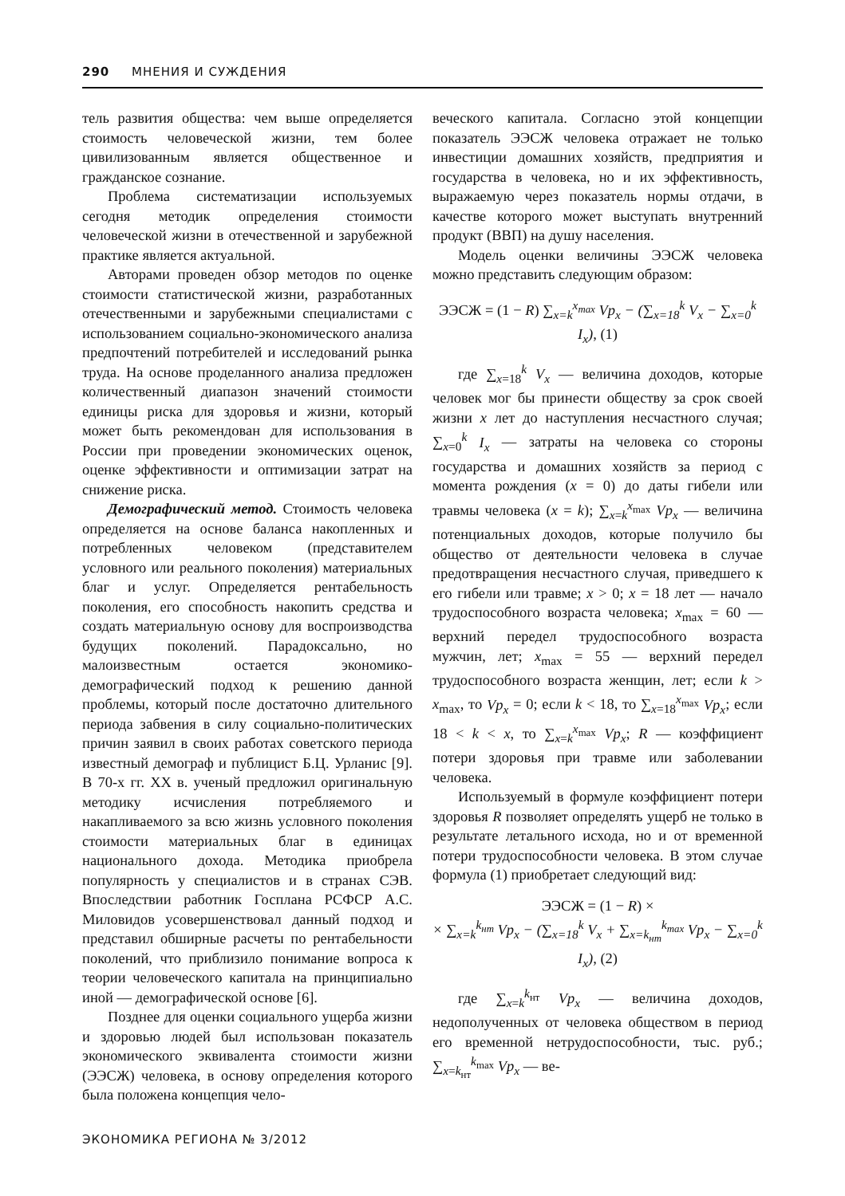290 МНЕНИЯ И СУЖДЕНИЯ
тель развития общества: чем выше определяется стоимость человеческой жизни, тем более цивилизованным является общественное и гражданское сознание.
Проблема систематизации используемых сегодня методик определения стоимости человеческой жизни в отечественной и зарубежной практике является актуальной.
Авторами проведен обзор методов по оценке стоимости статистической жизни, разработанных отечественными и зарубежными специалистами с использованием социально-экономического анализа предпочтений потребителей и исследований рынка труда. На основе проделанного анализа предложен количественный диапазон значений стоимости единицы риска для здоровья и жизни, который может быть рекомендован для использования в России при проведении экономических оценок, оценке эффективности и оптимизации затрат на снижение риска.
Демографический метод. Стоимость человека определяется на основе баланса накопленных и потребленных человеком (представителем условного или реального поколения) материальных благ и услуг. Определяется рентабельность поколения, его способность накопить средства и создать материальную основу для воспроизводства будущих поколений. Парадоксально, но малоизвестным остается экономико-демографический подход к решению данной проблемы, который после достаточно длительного периода забвения в силу социально-политических причин заявил в своих работах советского периода известный демограф и публицист Б.Ц. Урланис [9]. В 70-х гг. XX в. ученый предложил оригинальную методику исчисления потребляемого и накапливаемого за всю жизнь условного поколения стоимости материальных благ в единицах национального дохода. Методика приобрела популярность у специалистов и в странах СЭВ. Впоследствии работник Госплана РСФСР А.С. Миловидов усовершенствовал данный подход и представил обширные расчеты по рентабельности поколений, что приблизило понимание вопроса к теории человеческого капитала на принципиально иной — демографической основе [6].
Позднее для оценки социального ущерба жизни и здоровью людей был использован показатель экономического эквивалента стоимости жизни (ЭЭСЖ) человека, в основу определения которого была положена концепция чело-
веческого капитала. Согласно этой концепции показатель ЭЭСЖ человека отражает не только инвестиции домашних хозяйств, предприятия и государства в человека, но и их эффективность, выражаемую через показатель нормы отдачи, в качестве которого может выступать внутренний продукт (ВВП) на душу населения.
Модель оценки величины ЭЭСЖ человека можно представить следующим образом:
ЭЭСЖ = (1 − R) ∑<sub>x=k</sub><sup>x<sub>max</sub></sup> Vp<sub>x</sub> − (∑<sub>x=18</sub><sup>k</sup> V<sub>x</sub> − ∑<sub>x=0</sub><sup>k</sup> I<sub>x</sub>), (1)
где ∑<sub>x=18</sub><sup>k</sup> V<sub>x</sub> — величина доходов, которые человек мог бы принести обществу за срок своей жизни x лет до наступления несчастного случая; ∑<sub>x=0</sub><sup>k</sup> I<sub>x</sub> — затраты на человека со стороны государства и домашних хозяйств за период с момента рождения (x = 0) до даты гибели или травмы человека (x = k); ∑<sub>x=k</sub><sup>x<sub>max</sub></sup> Vp<sub>x</sub> — величина потенциальных доходов, которые получило бы общество от деятельности человека в случае предотвращения несчастного случая, приведшего к его гибели или травме; x > 0; x = 18 лет — начало трудоспособного возраста человека; x<sub>max</sub> = 60 — верхний передел трудоспособного возраста мужчин, лет; x<sub>max</sub> = 55 — верхний передел трудоспособного возраста женщин, лет; если k > x<sub>max</sub>, то Vp<sub>x</sub> = 0; если k < 18, то ∑<sub>x=18</sub><sup>x<sub>max</sub></sup> Vp<sub>x</sub>; если 18 < k < x, то ∑<sub>x=k</sub><sup>x<sub>max</sub></sup> Vp<sub>x</sub>; R — коэффициент потери здоровья при травме или заболевании человека.
Используемый в формуле коэффициент потери здоровья R позволяет определять ущерб не только в результате летального исхода, но и от временной потери трудоспособности человека. В этом случае формула (1) приобретает следующий вид:
ЭЭСЖ = (1 − R) ×
× ∑<sub>x=k</sub><sup>k<sub>нт</sub></sup> Vp<sub>x</sub> − (∑<sub>x=18</sub><sup>k</sup> V<sub>x</sub> + ∑<sub>x=k<sub>нт</sub></sub><sup>k<sub>max</sub></sup> Vp<sub>x</sub> − ∑<sub>x=0</sub><sup>k</sup> I<sub>x</sub>), (2)
где ∑<sub>x=k</sub><sup>k<sub>нт</sub></sup> Vp<sub>x</sub> — величина доходов, недополученных от человека обществом в период его временной нетрудоспособности, тыс. руб.; ∑<sub>x=k<sub>нт</sub></sub><sup>k<sub>max</sub></sup> Vp<sub>x</sub> — ве-
ЭКОНОМИКА РЕГИОНА № 3/2012